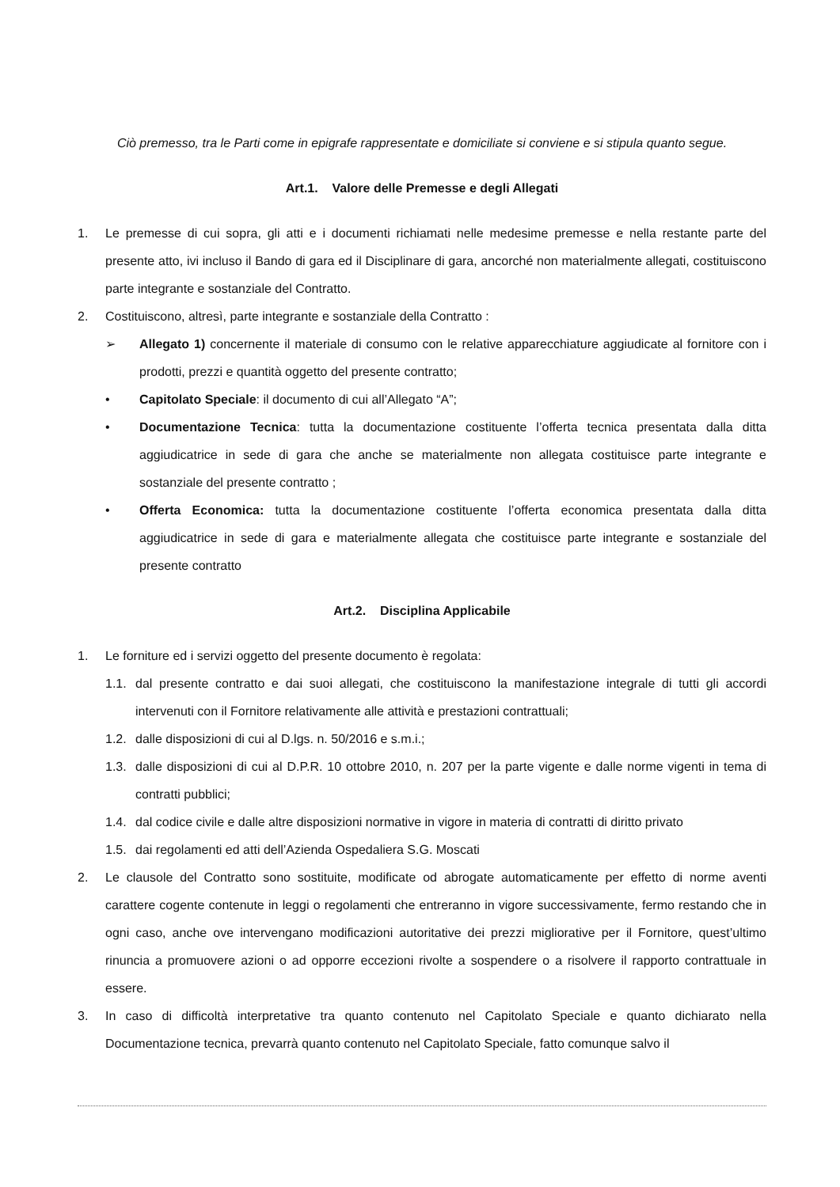Ciò premesso, tra le Parti come in epigrafe rappresentate e domiciliate si conviene e si stipula quanto segue.
Art.1. Valore delle Premesse e degli Allegati
1. Le premesse di cui sopra, gli atti e i documenti richiamati nelle medesime premesse e nella restante parte del presente atto, ivi incluso il Bando di gara ed il Disciplinare di gara, ancorché non materialmente allegati, costituiscono parte integrante e sostanziale del Contratto.
2. Costituiscono, altresì, parte integrante e sostanziale della Contratto :
➢ Allegato 1) concernente il materiale di consumo con le relative apparecchiature aggiudicate al fornitore con i prodotti, prezzi e quantità oggetto del presente contratto;
• Capitolato Speciale: il documento di cui all’Allegato “A”;
• Documentazione Tecnica: tutta la documentazione costituente l’offerta tecnica presentata dalla ditta aggiudicatrice in sede di gara che anche se materialmente non allegata costituisce parte integrante e sostanziale del presente contratto ;
• Offerta Economica: tutta la documentazione costituente l’offerta economica presentata dalla ditta aggiudicatrice in sede di gara e materialmente allegata che costituisce parte integrante e sostanziale del presente contratto
Art.2. Disciplina Applicabile
1. Le forniture ed i servizi oggetto del presente documento è regolata:
1.1. dal presente contratto e dai suoi allegati, che costituiscono la manifestazione integrale di tutti gli accordi intervenuti con il Fornitore relativamente alle attività e prestazioni contrattuali;
1.2. dalle disposizioni di cui al D.lgs. n. 50/2016 e s.m.i.;
1.3. dalle disposizioni di cui al D.P.R. 10 ottobre 2010, n. 207 per la parte vigente e dalle norme vigenti in tema di contratti pubblici;
1.4. dal codice civile e dalle altre disposizioni normative in vigore in materia di contratti di diritto privato
1.5. dai regolamenti ed atti dell’Azienda Ospedaliera S.G. Moscati
2. Le clausole del Contratto sono sostituite, modificate od abrogate automaticamente per effetto di norme aventi carattere cogente contenute in leggi o regolamenti che entreranno in vigore successivamente, fermo restando che in ogni caso, anche ove intervengano modificazioni autoritative dei prezzi migliorative per il Fornitore, quest’ultimo rinuncia a promuovere azioni o ad opporre eccezioni rivolte a sospendere o a risolvere il rapporto contrattuale in essere.
3. In caso di difficoltà interpretative tra quanto contenuto nel Capitolato Speciale e quanto dichiarato nella Documentazione tecnica, prevarrà quanto contenuto nel Capitolato Speciale, fatto comunque salvo il